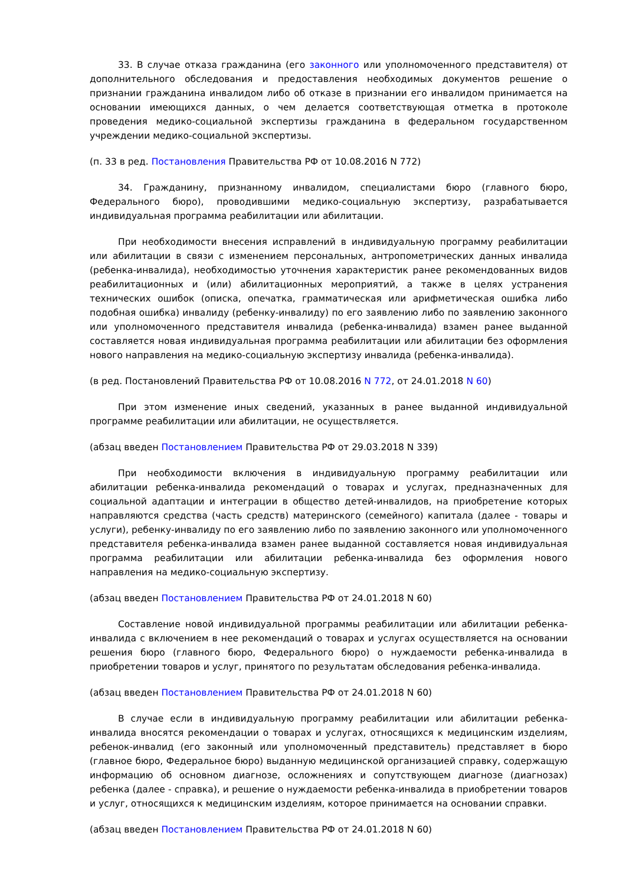33. В случае отказа гражданина (его законного или уполномоченного представителя) от дополнительного обследования и предоставления необходимых документов решение о признании гражданина инвалидом либо об отказе в признании его инвалидом принимается на основании имеющихся данных, о чем делается соответствующая отметка в протоколе проведения медико-социальной экспертизы гражданина в федеральном государственном учреждении медико-социальной экспертизы.
(п. 33 в ред. Постановления Правительства РФ от 10.08.2016 N 772)
34. Гражданину, признанному инвалидом, специалистами бюро (главного бюро, Федерального бюро), проводившими медико-социальную экспертизу, разрабатывается индивидуальная программа реабилитации или абилитации.
При необходимости внесения исправлений в индивидуальную программу реабилитации или абилитации в связи с изменением персональных, антропометрических данных инвалида (ребенка-инвалида), необходимостью уточнения характеристик ранее рекомендованных видов реабилитационных и (или) абилитационных мероприятий, а также в целях устранения технических ошибок (описка, опечатка, грамматическая или арифметическая ошибка либо подобная ошибка) инвалиду (ребенку-инвалиду) по его заявлению либо по заявлению законного или уполномоченного представителя инвалида (ребенка-инвалида) взамен ранее выданной составляется новая индивидуальная программа реабилитации или абилитации без оформления нового направления на медико-социальную экспертизу инвалида (ребенка-инвалида).
(в ред. Постановлений Правительства РФ от 10.08.2016 N 772, от 24.01.2018 N 60)
При этом изменение иных сведений, указанных в ранее выданной индивидуальной программе реабилитации или абилитации, не осуществляется.
(абзац введен Постановлением Правительства РФ от 29.03.2018 N 339)
При необходимости включения в индивидуальную программу реабилитации или абилитации ребенка-инвалида рекомендаций о товарах и услугах, предназначенных для социальной адаптации и интеграции в общество детей-инвалидов, на приобретение которых направляются средства (часть средств) материнского (семейного) капитала (далее - товары и услуги), ребенку-инвалиду по его заявлению либо по заявлению законного или уполномоченного представителя ребенка-инвалида взамен ранее выданной составляется новая индивидуальная программа реабилитации или абилитации ребенка-инвалида без оформления нового направления на медико-социальную экспертизу.
(абзац введен Постановлением Правительства РФ от 24.01.2018 N 60)
Составление новой индивидуальной программы реабилитации или абилитации ребенка-инвалида с включением в нее рекомендаций о товарах и услугах осуществляется на основании решения бюро (главного бюро, Федерального бюро) о нуждаемости ребенка-инвалида в приобретении товаров и услуг, принятого по результатам обследования ребенка-инвалида.
(абзац введен Постановлением Правительства РФ от 24.01.2018 N 60)
В случае если в индивидуальную программу реабилитации или абилитации ребенка-инвалида вносятся рекомендации о товарах и услугах, относящихся к медицинским изделиям, ребенок-инвалид (его законный или уполномоченный представитель) представляет в бюро (главное бюро, Федеральное бюро) выданную медицинской организацией справку, содержащую информацию об основном диагнозе, осложнениях и сопутствующем диагнозе (диагнозах) ребенка (далее - справка), и решение о нуждаемости ребенка-инвалида в приобретении товаров и услуг, относящихся к медицинским изделиям, которое принимается на основании справки.
(абзац введен Постановлением Правительства РФ от 24.01.2018 N 60)